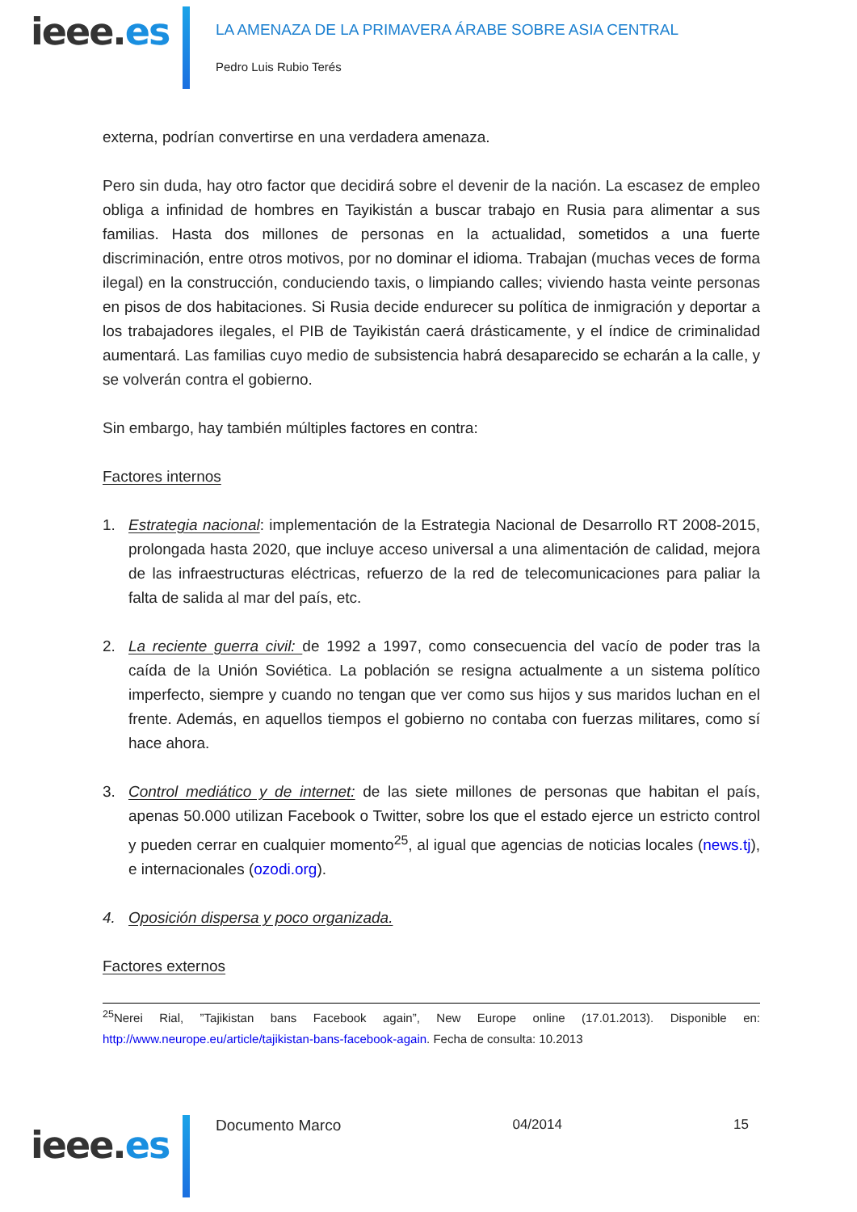ieee.es
LA AMENAZA DE LA PRIMAVERA ÁRABE SOBRE ASIA CENTRAL
Pedro Luis Rubio Terés
externa, podrían convertirse en una verdadera amenaza.
Pero sin duda, hay otro factor que decidirá sobre el devenir de la nación. La escasez de empleo obliga a infinidad de hombres en Tayikistán a buscar trabajo en Rusia para alimentar a sus familias. Hasta dos millones de personas en la actualidad, sometidos a una fuerte discriminación, entre otros motivos, por no dominar el idioma. Trabajan (muchas veces de forma ilegal) en la construcción, conduciendo taxis, o limpiando calles; viviendo hasta veinte personas en pisos de dos habitaciones. Si Rusia decide endurecer su política de inmigración y deportar a los trabajadores ilegales, el PIB de Tayikistán caerá drásticamente, y el índice de criminalidad aumentará. Las familias cuyo medio de subsistencia habrá desaparecido se echarán a la calle, y se volverán contra el gobierno.
Sin embargo, hay también múltiples factores en contra:
Factores internos
1. Estrategia nacional: implementación de la Estrategia Nacional de Desarrollo RT 2008-2015, prolongada hasta 2020, que incluye acceso universal a una alimentación de calidad, mejora de las infraestructuras eléctricas, refuerzo de la red de telecomunicaciones para paliar la falta de salida al mar del país, etc.
2. La reciente guerra civil: de 1992 a 1997, como consecuencia del vacío de poder tras la caída de la Unión Soviética. La población se resigna actualmente a un sistema político imperfecto, siempre y cuando no tengan que ver como sus hijos y sus maridos luchan en el frente. Además, en aquellos tiempos el gobierno no contaba con fuerzas militares, como sí hace ahora.
3. Control mediático y de internet: de las siete millones de personas que habitan el país, apenas 50.000 utilizan Facebook o Twitter, sobre los que el estado ejerce un estricto control y pueden cerrar en cualquier momento<sup>25</sup>, al igual que agencias de noticias locales (news.tj), e internacionales (ozodi.org).
4. Oposición dispersa y poco organizada.
Factores externos
<sup>25</sup> Nerei Rial, ”Tajikistan bans Facebook again”, New Europe online (17.01.2013). Disponible en: http://www.neurope.eu/article/tajikistan-bans-facebook-again. Fecha de consulta: 10.2013
ieee.es Documento Marco 04/2014 15